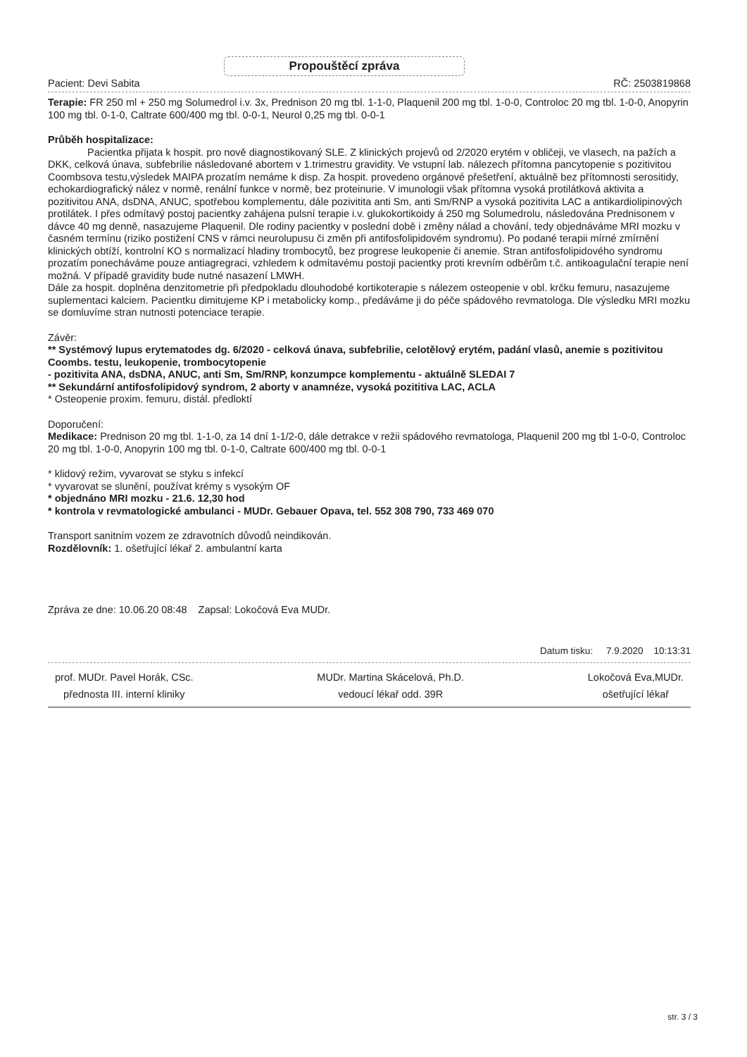Propouštěcí zpráva
Pacient: Devi Sabita RČ: 2503819868
Terapie: FR 250 ml + 250 mg Solumedrol i.v. 3x, Prednison 20 mg tbl. 1-1-0, Plaquenil 200 mg tbl. 1-0-0, Controloc 20 mg tbl. 1-0-0, Anopyrin 100 mg tbl. 0-1-0, Caltrate 600/400 mg tbl. 0-0-1, Neurol 0,25 mg tbl. 0-0-1
Průběh hospitalizace:
Pacientka přijata k hospit. pro nově diagnostikovaný SLE. Z klinických projevů od 2/2020 erytém v obličeji, ve vlasech, na pažích a DKK, celková únava, subfebrilie následované abortem v 1.trimestru gravidity. Ve vstupní lab. nálezech přítomna pancytopenie s pozitivitou Coombsova testu,výsledek MAIPA prozatím nemáme k disp. Za hospit. provedeno orgánové přešetření, aktuálně bez přítomnosti serositidy, echokardiografický nález v normě, renální funkce v normě, bez proteinurie. V imunologii však přítomna vysoká protilátková aktivita a pozitivitou ANA, dsDNA, ANUC, spotřebou komplementu, dále pozivitita anti Sm, anti Sm/RNP a vysoká pozitivita LAC a antikardiolipinových protilátek. I přes odmítavý postoj pacientky zahájena pulsní terapie i.v. glukokortikoidy á 250 mg Solumedrolu, následována Prednisonem v dávce 40 mg denně, nasazujeme Plaquenil. Dle rodiny pacientky v poslední době i změny nálad a chování, tedy objednáváme MRI mozku v časném termínu (riziko postižení CNS v rámci neurolupusu či změn při antifosfolipidovém syndromu). Po podané terapii mírné zmírnění klinických obtíží, kontrolní KO s normalizací hladiny trombocytů, bez progrese leukopenie či anemie. Stran antifosfolipidového syndromu prozatím ponecháváme pouze antiagregraci, vzhledem k odmítavému postoji pacientky proti krevním odběrům t.č. antikoagulační terapie není možná. V případě gravidity bude nutné nasazení LMWH.
Dále za hospit. doplněna denzitometrie při předpokladu dlouhodobé kortikoterapie s nálezem osteopenie v obl. krčku femuru, nasazujeme suplementaci kalciem. Pacientku dimitujeme KP i metabolicky komp., předáváme ji do péče spádového revmatologa. Dle výsledku MRI mozku se domluvíme stran nutnosti potenciace terapie.
Závěr:
** Systémový lupus erytematodes dg. 6/2020 - celková únava, subfebrilie, celotělový erytém, padání vlasů, anemie s pozitivitou Coombs. testu, leukopenie, trombocytopenie
- pozitivita ANA, dsDNA, ANUC, anti Sm, Sm/RNP, konzumpce komplementu - aktuálně SLEDAI 7
** Sekundární antifosfolipidový syndrom, 2 aborty v anamnéze, vysoká pozititiva LAC, ACLA
* Osteopenie proxim. femuru, distál. předloktí
Doporučení:
Medikace: Prednison 20 mg tbl. 1-1-0, za 14 dní 1-1/2-0, dále detrakce v režii spádového revmatologa, Plaquenil 200 mg tbl 1-0-0, Controloc 20 mg tbl. 1-0-0, Anopyrin 100 mg tbl. 0-1-0, Caltrate 600/400 mg tbl. 0-0-1
* klidový režim, vyvarovat se styku s infekcí
* vyvarovat se slunění, používat krémy s vysokým OF
* objednáno MRI mozku - 21.6. 12,30 hod
* kontrola v revmatologické ambulanci - MUDr. Gebauer Opava, tel. 552 308 790, 733 469 070
Transport sanitním vozem ze zdravotních důvodů neindikován.
Rozdělovník: 1. ošetřující lékař 2. ambulantní karta
Zpráva ze dne: 10.06.20 08:48 Zapsal: Lokočová Eva MUDr.
Datum tisku: 7.9.2020 10:13:31
prof. MUDr. Pavel Horák, CSc.
přednosta III. interní kliniky
MUDr. Martina Skácelová, Ph.D.
vedoucí lékař odd. 39R
Lokočová Eva,MUDr.
ošetřující lékař
str. 3 / 3